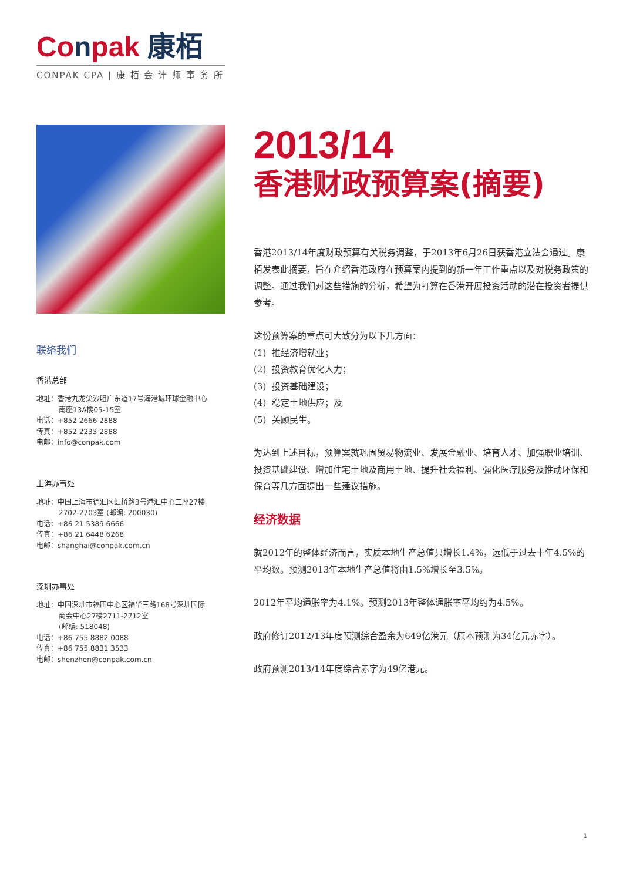Conpak 康栢
CONPAK CPA | 康 栢 会 计 师 事 务 所
联络我们
香港总部
地址：香港九龙尖沙咀广东道17号海港城环球金融中心
南座13A楼05-15室
电话：+852 2666 2888
传真：+852 2233 2888
电邮：info@conpak.com
上海办事处
地址：中国上海市徐汇区虹桥路3号港汇中心二座27楼
2702-2703室 (邮编: 200030)
电话：+86 21 5389 6666
传真：+86 21 6448 6268
电邮：shanghai@conpak.com.cn
深圳办事处
地址：中国深圳市福田中心区福华三路168号深圳国际
商会中心27楼2711-2712室
(邮编: 518048)
电话：+86 755 8882 0088
传真：+86 755 8831 3533
电邮：shenzhen@conpak.com.cn
2013/14
香港财政预算案(摘要)
香港2013/14年度财政预算有关税务调整，于2013年6月26日获香港立法会通过。康栢发表此摘要，旨在介绍香港政府在预算案内提到的新一年工作重点以及对税务政策的调整。通过我们对这些措施的分析，希望为打算在香港开展投资活动的潜在投资者提供参考。
这份预算案的重点可大致分为以下几方面：
(1) 推经济增就业；
(2) 投资教育优化人力；
(3) 投资基础建设；
(4) 稳定土地供应；及
(5) 关顾民生。
为达到上述目标，预算案就巩固贸易物流业、发展金融业、培育人才、加强职业培训、投资基础建设、增加住宅土地及商用土地、提升社会福利、强化医疗服务及推动环保和保育等几方面提出一些建议措施。
经济数据
就2012年的整体经济而言，实质本地生产总值只增长1.4%，远低于过去十年4.5%的平均数。预测2013年本地生产总值将由1.5%增长至3.5%。
2012年平均通胀率为4.1%。预测2013年整体通胀率平均约为4.5%。
政府修订2012/13年度预测综合盈余为649亿港元（原本预测为34亿元赤字）。
政府预测2013/14年度综合赤字为49亿港元。
1